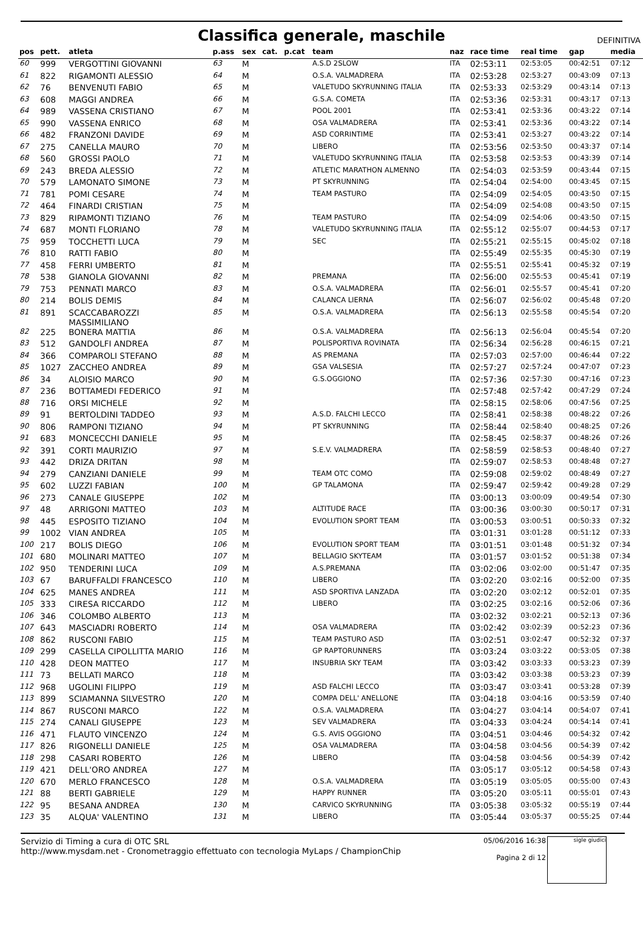Classifica generale, maschile
DEFINITIVA
| pos | pett. | atleta | p.ass | sex | cat. | p.cat | team | naz | race time | real time | gap | media |
| --- | --- | --- | --- | --- | --- | --- | --- | --- | --- | --- | --- | --- |
| 60 | 999 | VERGOTTINI GIOVANNI | 63 | M | | | A.S.D 2SLOW | ITA | 02:53:11 | 02:53:05 | 00:42:51 | 07:12 |
| 61 | 822 | RIGAMONTI ALESSIO | 64 | M | | | O.S.A. VALMADRERA | ITA | 02:53:28 | 02:53:27 | 00:43:09 | 07:13 |
| 62 | 76 | BENVENUTI FABIO | 65 | M | | | VALETUDO SKYRUNNING ITALIA | ITA | 02:53:33 | 02:53:29 | 00:43:14 | 07:13 |
| 63 | 608 | MAGGI ANDREA | 66 | M | | | G.S.A. COMETA | ITA | 02:53:36 | 02:53:31 | 00:43:17 | 07:13 |
| 64 | 989 | VASSENA CRISTIANO | 67 | M | | | POOL 2001 | ITA | 02:53:41 | 02:53:36 | 00:43:22 | 07:14 |
| 65 | 990 | VASSENA ENRICO | 68 | M | | | OSA VALMADRERA | ITA | 02:53:41 | 02:53:36 | 00:43:22 | 07:14 |
| 66 | 482 | FRANZONI DAVIDE | 69 | M | | | ASD CORRINTIME | ITA | 02:53:41 | 02:53:27 | 00:43:22 | 07:14 |
| 67 | 275 | CANELLA MAURO | 70 | M | | | LIBERO | ITA | 02:53:56 | 02:53:50 | 00:43:37 | 07:14 |
| 68 | 560 | GROSSI PAOLO | 71 | M | | | VALETUDO SKYRUNNING ITALIA | ITA | 02:53:58 | 02:53:53 | 00:43:39 | 07:14 |
| 69 | 243 | BREDA ALESSIO | 72 | M | | | ATLETIC MARATHON ALMENNO | ITA | 02:54:03 | 02:53:59 | 00:43:44 | 07:15 |
| 70 | 579 | LAMONATO SIMONE | 73 | M | | | PT SKYRUNNING | ITA | 02:54:04 | 02:54:00 | 00:43:45 | 07:15 |
| 71 | 781 | POMI CESARE | 74 | M | | | TEAM PASTURO | ITA | 02:54:09 | 02:54:05 | 00:43:50 | 07:15 |
| 72 | 464 | FINARDI CRISTIAN | 75 | M | | | | ITA | 02:54:09 | 02:54:08 | 00:43:50 | 07:15 |
| 73 | 829 | RIPAMONTI TIZIANO | 76 | M | | | TEAM PASTURO | ITA | 02:54:09 | 02:54:06 | 00:43:50 | 07:15 |
| 74 | 687 | MONTI FLORIANO | 78 | M | | | VALETUDO SKYRUNNING ITALIA | ITA | 02:55:12 | 02:55:07 | 00:44:53 | 07:17 |
| 75 | 959 | TOCCHETTI LUCA | 79 | M | | | SEC | ITA | 02:55:21 | 02:55:15 | 00:45:02 | 07:18 |
| 76 | 810 | RATTI FABIO | 80 | M | | | | ITA | 02:55:49 | 02:55:35 | 00:45:30 | 07:19 |
| 77 | 458 | FERRI UMBERTO | 81 | M | | | | ITA | 02:55:51 | 02:55:41 | 00:45:32 | 07:19 |
| 78 | 538 | GIANOLA GIOVANNI | 82 | M | | | PREMANA | ITA | 02:56:00 | 02:55:53 | 00:45:41 | 07:19 |
| 79 | 753 | PENNATI MARCO | 83 | M | | | O.S.A. VALMADRERA | ITA | 02:56:01 | 02:55:57 | 00:45:41 | 07:20 |
| 80 | 214 | BOLIS DEMIS | 84 | M | | | CALANCA LIERNA | ITA | 02:56:07 | 02:56:02 | 00:45:48 | 07:20 |
| 81 | 891 | SCACCABAROZZI MASSIMILIANO | 85 | M | | | O.S.A. VALMADRERA | ITA | 02:56:13 | 02:55:58 | 00:45:54 | 07:20 |
| 82 | 225 | BONERA MATTIA | 86 | M | | | O.S.A. VALMADRERA | ITA | 02:56:13 | 02:56:04 | 00:45:54 | 07:20 |
| 83 | 512 | GANDOLFI ANDREA | 87 | M | | | POLISPORTIVA ROVINATA | ITA | 02:56:34 | 02:56:28 | 00:46:15 | 07:21 |
| 84 | 366 | COMPAROLI STEFANO | 88 | M | | | AS PREMANA | ITA | 02:57:03 | 02:57:00 | 00:46:44 | 07:22 |
| 85 | 1027 | ZACCHEO ANDREA | 89 | M | | | GSA VALSESIA | ITA | 02:57:27 | 02:57:24 | 00:47:07 | 07:23 |
| 86 | 34 | ALOISIO MARCO | 90 | M | | | G.S.OGGIONO | ITA | 02:57:36 | 02:57:30 | 00:47:16 | 07:23 |
| 87 | 236 | BOTTAMEDI FEDERICO | 91 | M | | | | ITA | 02:57:48 | 02:57:42 | 00:47:29 | 07:24 |
| 88 | 716 | ORSI MICHELE | 92 | M | | | | ITA | 02:58:15 | 02:58:06 | 00:47:56 | 07:25 |
| 89 | 91 | BERTOLDINI TADDEO | 93 | M | | | A.S.D. FALCHI LECCO | ITA | 02:58:41 | 02:58:38 | 00:48:22 | 07:26 |
| 90 | 806 | RAMPONI TIZIANO | 94 | M | | | PT SKYRUNNING | ITA | 02:58:44 | 02:58:40 | 00:48:25 | 07:26 |
| 91 | 683 | MONCECCHI DANIELE | 95 | M | | | | ITA | 02:58:45 | 02:58:37 | 00:48:26 | 07:26 |
| 92 | 391 | CORTI MAURIZIO | 97 | M | | | S.E.V. VALMADRERA | ITA | 02:58:59 | 02:58:53 | 00:48:40 | 07:27 |
| 93 | 442 | DRIZA DRITAN | 98 | M | | | | ITA | 02:59:07 | 02:58:53 | 00:48:48 | 07:27 |
| 94 | 279 | CANZIANI DANIELE | 99 | M | | | TEAM OTC COMO | ITA | 02:59:08 | 02:59:02 | 00:48:49 | 07:27 |
| 95 | 602 | LUZZI FABIAN | 100 | M | | | GP TALAMONA | ITA | 02:59:47 | 02:59:42 | 00:49:28 | 07:29 |
| 96 | 273 | CANALE GIUSEPPE | 102 | M | | | | ITA | 03:00:13 | 03:00:09 | 00:49:54 | 07:30 |
| 97 | 48 | ARRIGONI MATTEO | 103 | M | | | ALTITUDE RACE | ITA | 03:00:36 | 03:00:30 | 00:50:17 | 07:31 |
| 98 | 445 | ESPOSITO TIZIANO | 104 | M | | | EVOLUTION SPORT TEAM | ITA | 03:00:53 | 03:00:51 | 00:50:33 | 07:32 |
| 99 | 1002 | VIAN ANDREA | 105 | M | | | | ITA | 03:01:31 | 03:01:28 | 00:51:12 | 07:33 |
| 100 | 217 | BOLIS DIEGO | 106 | M | | | EVOLUTION SPORT TEAM | ITA | 03:01:51 | 03:01:48 | 00:51:32 | 07:34 |
| 101 | 680 | MOLINARI MATTEO | 107 | M | | | BELLAGIO SKYTEAM | ITA | 03:01:57 | 03:01:52 | 00:51:38 | 07:34 |
| 102 | 950 | TENDERINI LUCA | 109 | M | | | A.S.PREMANA | ITA | 03:02:06 | 03:02:00 | 00:51:47 | 07:35 |
| 103 | 67 | BARUFFALDI FRANCESCO | 110 | M | | | LIBERO | ITA | 03:02:20 | 03:02:16 | 00:52:00 | 07:35 |
| 104 | 625 | MANES ANDREA | 111 | M | | | ASD SPORTIVA LANZADA | ITA | 03:02:20 | 03:02:12 | 00:52:01 | 07:35 |
| 105 | 333 | CIRESA RICCARDO | 112 | M | | | LIBERO | ITA | 03:02:25 | 03:02:16 | 00:52:06 | 07:36 |
| 106 | 346 | COLOMBO ALBERTO | 113 | M | | | | ITA | 03:02:32 | 03:02:21 | 00:52:13 | 07:36 |
| 107 | 643 | MASCIADRI ROBERTO | 114 | M | | | OSA VALMADRERA | ITA | 03:02:42 | 03:02:39 | 00:52:23 | 07:36 |
| 108 | 862 | RUSCONI FABIO | 115 | M | | | TEAM PASTURO ASD | ITA | 03:02:51 | 03:02:47 | 00:52:32 | 07:37 |
| 109 | 299 | CASELLA CIPOLLITTA MARIO | 116 | M | | | GP RAPTORUNNERS | ITA | 03:03:24 | 03:03:22 | 00:53:05 | 07:38 |
| 110 | 428 | DEON MATTEO | 117 | M | | | INSUBRIA SKY TEAM | ITA | 03:03:42 | 03:03:33 | 00:53:23 | 07:39 |
| 111 | 73 | BELLATI MARCO | 118 | M | | | | ITA | 03:03:42 | 03:03:38 | 00:53:23 | 07:39 |
| 112 | 968 | UGOLINI FILIPPO | 119 | M | | | ASD FALCHI LECCO | ITA | 03:03:47 | 03:03:41 | 00:53:28 | 07:39 |
| 113 | 899 | SCIAMANNA SILVESTRO | 120 | M | | | COMPA DELL' ANELLONE | ITA | 03:04:18 | 03:04:16 | 00:53:59 | 07:40 |
| 114 | 867 | RUSCONI MARCO | 122 | M | | | O.S.A. VALMADRERA | ITA | 03:04:27 | 03:04:14 | 00:54:07 | 07:41 |
| 115 | 274 | CANALI GIUSEPPE | 123 | M | | | SEV VALMADRERA | ITA | 03:04:33 | 03:04:24 | 00:54:14 | 07:41 |
| 116 | 471 | FLAUTO VINCENZO | 124 | M | | | G.S. AVIS OGGIONO | ITA | 03:04:51 | 03:04:46 | 00:54:32 | 07:42 |
| 117 | 826 | RIGONELLI DANIELE | 125 | M | | | OSA VALMADRERA | ITA | 03:04:58 | 03:04:56 | 00:54:39 | 07:42 |
| 118 | 298 | CASARI ROBERTO | 126 | M | | | LIBERO | ITA | 03:04:58 | 03:04:56 | 00:54:39 | 07:42 |
| 119 | 421 | DELL'ORO ANDREA | 127 | M | | | | ITA | 03:05:17 | 03:05:12 | 00:54:58 | 07:43 |
| 120 | 670 | MERLO FRANCESCO | 128 | M | | | O.S.A. VALMADRERA | ITA | 03:05:19 | 03:05:05 | 00:55:00 | 07:43 |
| 121 | 88 | BERTI GABRIELE | 129 | M | | | HAPPY RUNNER | ITA | 03:05:20 | 03:05:11 | 00:55:01 | 07:43 |
| 122 | 95 | BESANA ANDREA | 130 | M | | | CARVICO SKYRUNNING | ITA | 03:05:38 | 03:05:32 | 00:55:19 | 07:44 |
| 123 | 35 | ALQUA' VALENTINO | 131 | M | | | LIBERO | ITA | 03:05:44 | 03:05:37 | 00:55:25 | 07:44 |
Servizio di Timing a cura di OTC SRL
http://www.mysdam.net - Cronometraggio effettuato con tecnologia MyLaps / ChampionChip
05/06/2016 16:38
Pagina 2 di 12
sigle giudici